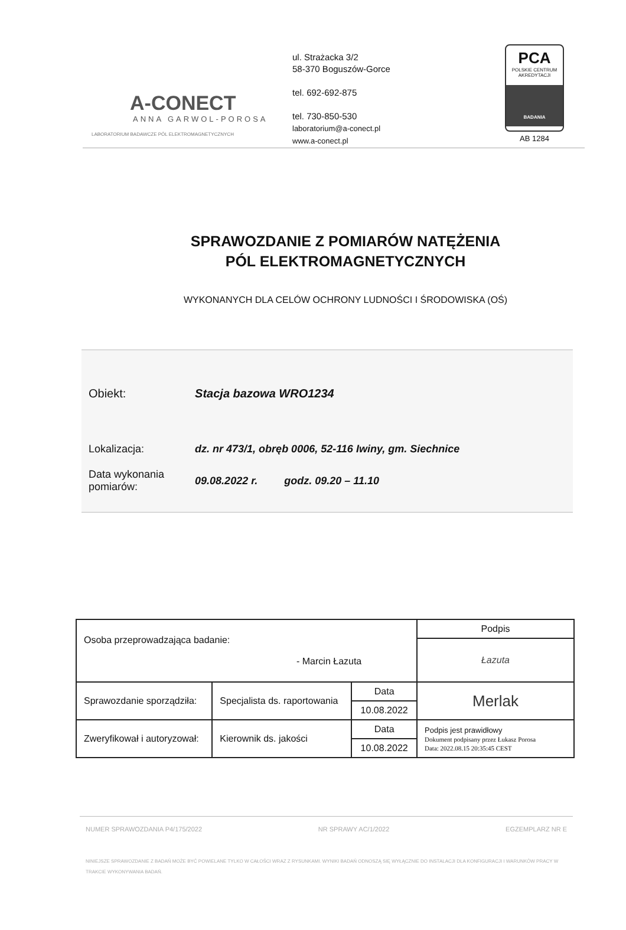A-CONECT
ANNA GARWOL-POROSA
LABORATORIUM BADAWCZE PÓL ELEKTROMAGNETYCZNYCH
ul. Strażacka 3/2
58-370 Boguszów-Gorce
tel. 692-692-875
tel. 730-850-530
laboratorium@a-conect.pl
www.a-conect.pl
PCA
POLSKIE CENTRUM AKREDYTACJI
BADANIA
AB 1284
SPRAWOZDANIE Z POMIARÓW NATĘŻENIA
PÓL ELEKTROMAGNETYCZNYCH
WYKONANYCH DLA CELÓW OCHRONY LUDNOŚCI I ŚRODOWISKA (OŚ)
| Obiekt: | Stacja bazowa WRO1234 |
| Lokalizacja: | dz. nr 473/1, obręb 0006, 52-116 Iwiny, gm. Siechnice |
| Data wykonania pomiarów: | 09.08.2022 r. godz. 09.20 – 11.10 |
| Osoba przeprowadzająca badanie: - Marcin Łazuta | | | Podpis |
| | | | Łazuta |
| Sprawozdanie sporządziła: | Specjalista ds. raportowania | Data | Merlak |
| | | 10.08.2022 | |
| Zweryfikował i autoryzował: | Kierownik ds. jakości | Data | Podpis jest prawidłowy Dokument podpisany przez Łukasz Porosa Data: 2022.08.15 20:35:45 CEST |
| | | 10.08.2022 | |
NUMER SPRAWOZDANIA P4/175/2022 NR SPRAWY AC/1/2022 EGZEMPLARZ NR E
NINIEJSZE SPRAWOZDANIE Z BADAŃ MOŻE BYĆ POWIELANE TYLKO W CAŁOŚCI WRAZ Z RYSUNKAMI. WYNIKI BADAŃ ODNOSZĄ SIĘ WYŁĄCZNIE DO INSTALACJI DLA KONFIGURACJI I WARUNKÓW PRACY W TRAKCIE WYKONYWANIA BADAŃ.